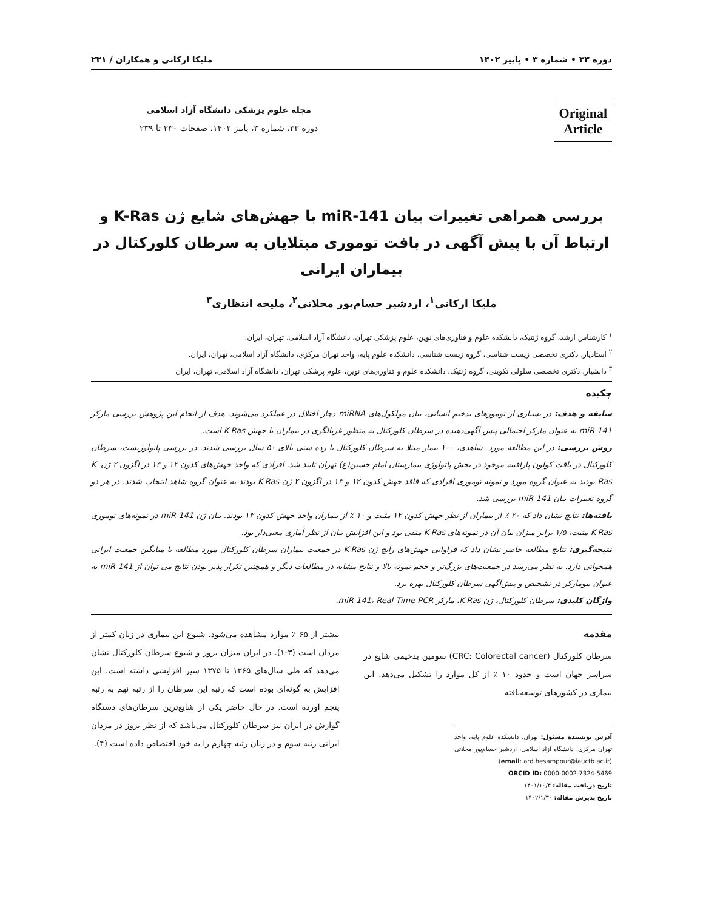دوره ۳۳ • شماره ۳ • پاییز ۱۴۰۲ ملیکا ارکانی و همکاران / ۲۳۱
Original
Article
مجله علوم پزشکی دانشگاه آزاد اسلامی
دوره ۳۳، شماره ۳، پاییز ۱۴۰۲، صفحات ۲۳۰ تا ۲۳۹
بررسی همراهی تغییرات بیان miR-141 با جهش‌های شایع ژن K-Ras و ارتباط آن با پیش آگهی در بافت توموری مبتلایان به سرطان کلورکتال در بیماران ایرانی
ملیکا ارکانی<sup>۱</sup>، اردشیر حسام‌پور محلاتی<sup>۲</sup>، ملیحه انتظاری<sup>۳</sup>
<sup>۱</sup> کارشناس ارشد، گروه ژنتیک، دانشکده علوم و فناوری‌های نوین، علوم پزشکی تهران، دانشگاه آزاد اسلامی، تهران، ایران.
<sup>۲</sup> استادیار، دکتری تخصصی زیست شناسی، گروه زیست شناسی، دانشکده علوم پایه، واحد تهران مرکزی، دانشگاه آزاد اسلامی، تهران، ایران.
<sup>۳</sup> دانشیار، دکتری تخصصی سلولی تکوینی، گروه ژنتیک، دانشکده علوم و فناوری‌های نوین، علوم پزشکی تهران، دانشگاه آزاد اسلامی، تهران، ایران
چکیده
سابقه و هدف: در بسیاری از تومورهای بدخیم انسانی، بیان مولکول‌های miRNA دچار اختلال در عملکرد می‌شوند. هدف از انجام این پژوهش بررسی مارکر miR-141 به عنوان مارکر احتمالی پیش آگهی‌دهنده در سرطان کلورکتال به منظور غربالگری در بیماران با جهش K-Ras است.
روش بررسی: در این مطالعه مورد- شاهدی، ۱۰۰ بیمار مبتلا به سرطان کلورکتال با رده سنی بالای ۵۰ سال بررسی شدند. در بررسی پاتولوژیست، سرطان کلورکتال در بافت کولون پارافینه موجود در بخش پاتولوژی بیمارستان امام حسین(ع) تهران تایید شد. افرادی که واجد جهش‌های کدون ۱۲ و ۱۳ در اگزون ۲ ژن K-Ras بودند به عنوان گروه مورد و نمونه توموری افرادی که فاقد جهش کدون ۱۲ و ۱۳ در اگزون ۲ ژن K-Ras بودند به عنوان گروه شاهد انتخاب شدند. در هر دو گروه تغییرات بیان miR-141 بررسی شد.
یافته‌ها: نتایج نشان داد که ۲۰ ٪ از بیماران از نظر جهش کدون ۱۲ مثبت و ۱۰ ٪ از بیماران واجد جهش کدون ۱۳ بودند. بیان ژن miR-141 در نمونه‌های توموری K-Ras مثبت، ۱/۵ برابر میزان بیان آن در نمونه‌های K-Ras منفی بود و این افزایش بیان از نظر آماری معنی‌دار بود.
نتیجه‌گیری: نتایج مطالعه حاضر نشان داد که فراوانی جهش‌های رایج ژن K-Ras در جمعیت بیماران سرطان کلورکتال مورد مطالعه با میانگین جمعیت ایرانی همخوانی دارد. به نظر می‌رسد در جمعیت‌های بزرگ‌تر و حجم نمونه بالا و نتایج مشابه در مطالعات دیگر و همچنین تکرار پذیر بودن نتایج می توان از miR-141 به عنوان بیومارکر در تشخیص و پیش‌آگهی سرطان کلورکتال بهره برد.
واژگان کلیدی: سرطان کلورکتال، ژن K-Ras، مارکر miR-141، Real Time PCR.
مقدمه
سرطان کلورکتال (CRC: Colorectal cancer) سومین بدخیمی شایع در سراسر جهان است و حدود ۱۰ ٪ از کل موارد را تشکیل می‌دهد. این بیماری در کشورهای توسعه‌یافته
آدرس نویسنده مسئول: تهران، دانشکده علوم پایه، واحد تهران مرکزی، دانشگاه آزاد اسلامی، اردشیر حسام‌پور محلاتی (email: ard.hesampour@iauctb.ac.ir)
ORCID ID: 0000-0002-7324-5469
تاریخ دریافت مقاله: ۱۴۰۱/۱۰/۴
تاریخ پذیرش مقاله: ۱۴۰۲/۱/۳۰
بیشتر از ۶۵ ٪ موارد مشاهده می‌شود. شیوع این بیماری در زنان کمتر از مردان است (۳-۱). در ایران میزان بروز و شیوع سرطان کلورکتال نشان می‌دهد که طی سال‌های ۱۳۶۵ تا ۱۳۷۵ سیر افزایشی داشته است. این افزایش به گونه‌ای بوده است که رتبه این سرطان را از رتبه نهم به رتبه پنجم آورده است. در حال حاضر یکی از شایع‌ترین سرطان‌های دستگاه گوارش در ایران نیز سرطان کلورکتال می‌باشد که از نظر بروز در مردان ایرانی رتبه سوم و در زنان رتبه چهارم را به خود اختصاص داده است (۴).